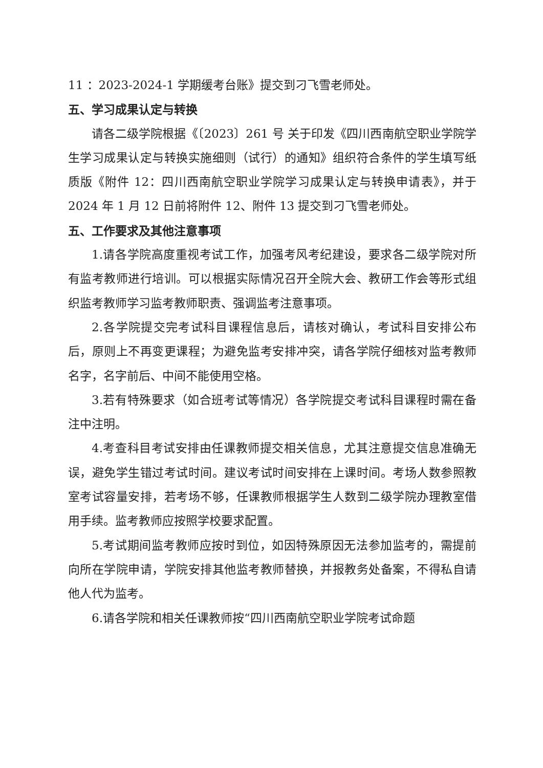11 ：2023-2024-1 学期缓考台账》提交到刁飞雪老师处。
五、学习成果认定与转换
请各二级学院根据《〔2023〕261 号 关于印发《四川西南航空职业学院学生学习成果认定与转换实施细则（试行）的通知》组织符合条件的学生填写纸质版《附件 12：四川西南航空职业学院学习成果认定与转换申请表》，并于 2024 年 1 月 12 日前将附件 12、附件 13 提交到刁飞雪老师处。
五、工作要求及其他注意事项
1.请各学院高度重视考试工作，加强考风考纪建设，要求各二级学院对所有监考教师进行培训。可以根据实际情况召开全院大会、教研工作会等形式组织监考教师学习监考教师职责、强调监考注意事项。
2.各学院提交完考试科目课程信息后，请核对确认，考试科目安排公布后，原则上不再变更课程；为避免监考安排冲突，请各学院仔细核对监考教师名字，名字前后、中间不能使用空格。
3.若有特殊要求（如合班考试等情况）各学院提交考试科目课程时需在备注中注明。
4.考查科目考试安排由任课教师提交相关信息，尤其注意提交信息准确无误，避免学生错过考试时间。建议考试时间安排在上课时间。考场人数参照教室考试容量安排，若考场不够，任课教师根据学生人数到二级学院办理教室借用手续。监考教师应按照学校要求配置。
5.考试期间监考教师应按时到位，如因特殊原因无法参加监考的，需提前向所在学院申请，学院安排其他监考教师替换，并报教务处备案，不得私自请他人代为监考。
6.请各学院和相关任课教师按“四川西南航空职业学院考试命题